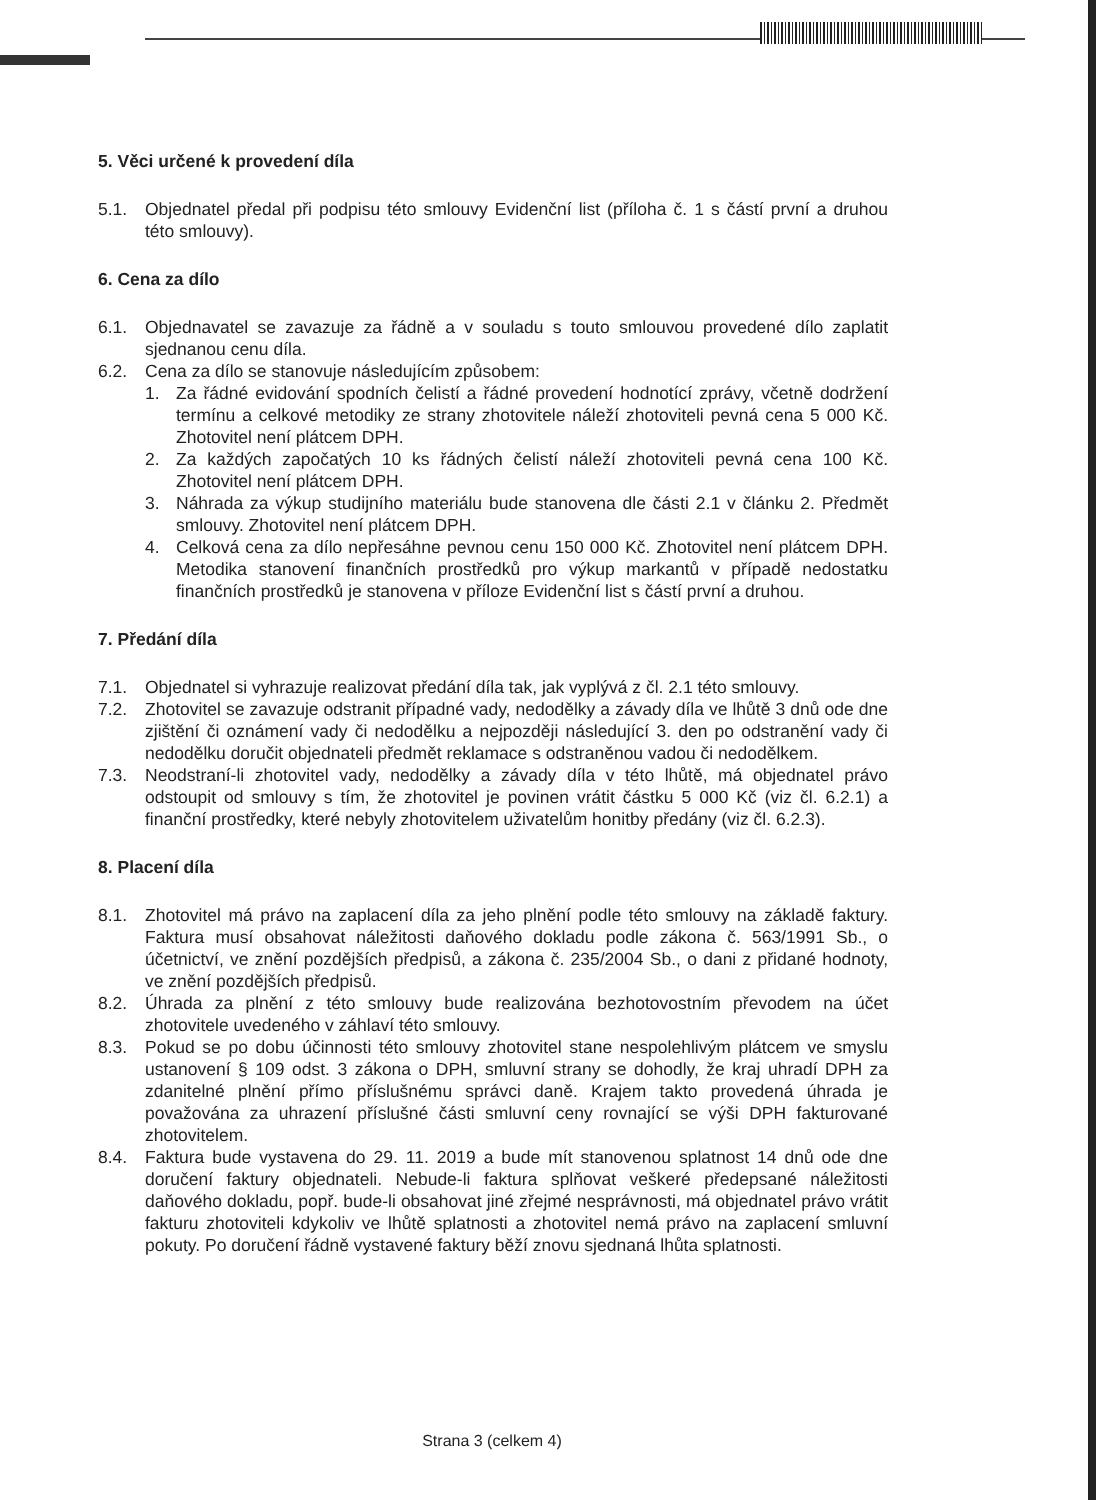5. Věci určené k provedení díla
5.1. Objednatel předal při podpisu této smlouvy Evidenční list (příloha č. 1 s částí první a druhou této smlouvy).
6. Cena za dílo
6.1. Objednavatel se zavazuje za řádně a v souladu s touto smlouvou provedené dílo zaplatit sjednanou cenu díla.
6.2. Cena za dílo se stanovuje následujícím způsobem:
1. Za řádné evidování spodních čelistí a řádné provedení hodnotící zprávy, včetně dodržení termínu a celkové metodiky ze strany zhotovitele náleží zhotoviteli pevná cena 5 000 Kč. Zhotovitel není plátcem DPH.
2. Za každých započatých 10 ks řádných čelistí náleží zhotoviteli pevná cena 100 Kč. Zhotovitel není plátcem DPH.
3. Náhrada za výkup studijního materiálu bude stanovena dle části 2.1 v článku 2. Předmět smlouvy. Zhotovitel není plátcem DPH.
4. Celková cena za dílo nepřesáhne pevnou cenu 150 000 Kč. Zhotovitel není plátcem DPH. Metodika stanovení finančních prostředků pro výkup markantů v případě nedostatku finančních prostředků je stanovena v příloze Evidenční list s částí první a druhou.
7. Předání díla
7.1. Objednatel si vyhrazuje realizovat předání díla tak, jak vyplývá z čl. 2.1 této smlouvy.
7.2. Zhotovitel se zavazuje odstranit případné vady, nedodělky a závady díla ve lhůtě 3 dnů ode dne zjištění či oznámení vady či nedodělku a nejpozději následující 3. den po odstranění vady či nedodělku doručit objednateli předmět reklamace s odstraněnou vadou či nedodělkem.
7.3. Neodstraní-li zhotovitel vady, nedodělky a závady díla v této lhůtě, má objednatel právo odstoupit od smlouvy s tím, že zhotovitel je povinen vrátit částku 5 000 Kč (viz čl. 6.2.1) a finanční prostředky, které nebyly zhotovitelem uživatelům honitby předány (viz čl. 6.2.3).
8. Placení díla
8.1. Zhotovitel má právo na zaplacení díla za jeho plnění podle této smlouvy na základě faktury. Faktura musí obsahovat náležitosti daňového dokladu podle zákona č. 563/1991 Sb., o účetnictví, ve znění pozdějších předpisů, a zákona č. 235/2004 Sb., o dani z přidané hodnoty, ve znění pozdějších předpisů.
8.2. Úhrada za plnění z této smlouvy bude realizována bezhotovostním převodem na účet zhotovitele uvedeného v záhlaví této smlouvy.
8.3. Pokud se po dobu účinnosti této smlouvy zhotovitel stane nespolehlivým plátcem ve smyslu ustanovení § 109 odst. 3 zákona o DPH, smluvní strany se dohodly, že kraj uhradí DPH za zdanitelné plnění přímo příslušnému správci daně. Krajem takto provedená úhrada je považována za uhrazení příslušné části smluvní ceny rovnající se výši DPH fakturované zhotovitelem.
8.4. Faktura bude vystavena do 29. 11. 2019 a bude mít stanovenou splatnost 14 dnů ode dne doručení faktury objednateli. Nebude-li faktura splňovat veškeré předepsané náležitosti daňového dokladu, popř. bude-li obsahovat jiné zřejmé nesprávnosti, má objednatel právo vrátit fakturu zhotoviteli kdykoliv ve lhůtě splatnosti a zhotovitel nemá právo na zaplacení smluvní pokuty. Po doručení řádně vystavené faktury běží znovu sjednaná lhůta splatnosti.
Strana 3 (celkem 4)